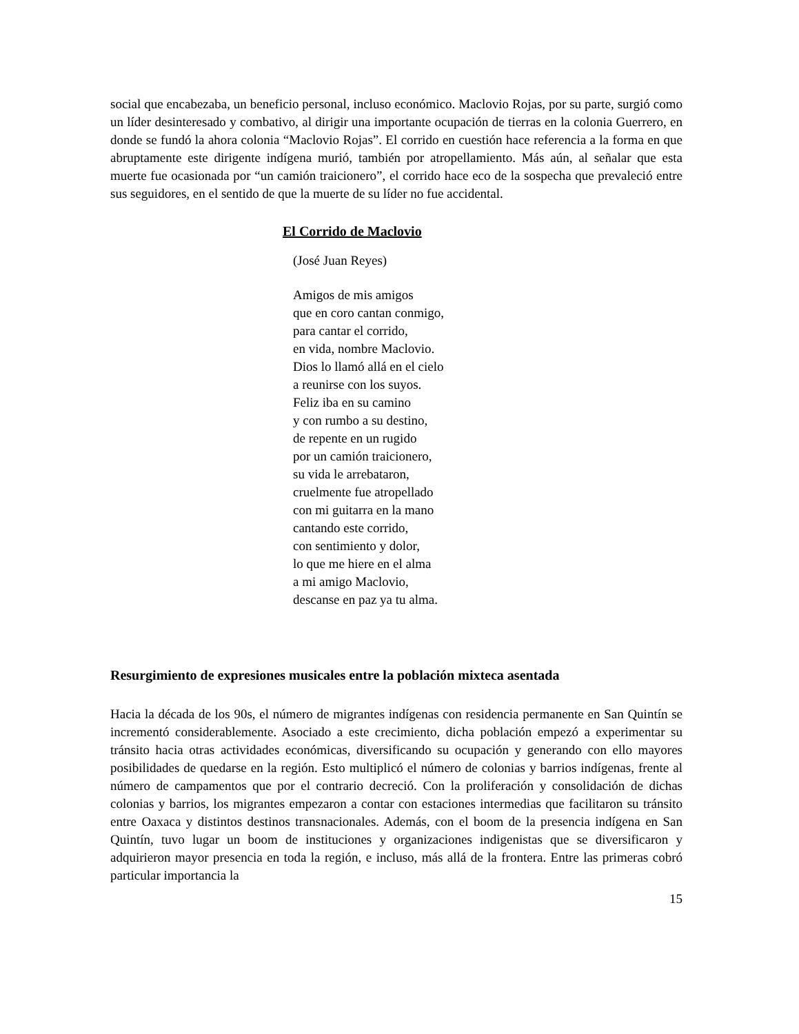social que encabezaba, un beneficio personal, incluso económico. Maclovio Rojas, por su parte, surgió como un líder desinteresado y combativo, al dirigir una importante ocupación de tierras en la colonia Guerrero, en donde se fundó la ahora colonia “Maclovio Rojas”. El corrido en cuestión hace referencia a la forma en que abruptamente este dirigente indígena murió, también por atropellamiento. Más aún, al señalar que esta muerte fue ocasionada por “un camión traicionero”, el corrido hace eco de la sospecha que prevaleció entre sus seguidores, en el sentido de que la muerte de su líder no fue accidental.
El Corrido de Maclovio
(José Juan Reyes)
Amigos de mis amigos
que en coro cantan conmigo,
para cantar el corrido,
en vida, nombre Maclovio.
Dios lo llamó allá en el cielo
a reunirse con los suyos.
Feliz iba en su camino
y con rumbo a su destino,
de repente en un rugido
por un camión traicionero,
su vida le arrebataron,
cruelmente fue atropellado
con mi guitarra en la mano
cantando este corrido,
con sentimiento y dolor,
lo que me hiere en el alma
a mi amigo Maclovio,
descanse en paz ya tu alma.
Resurgimiento de expresiones musicales entre la población mixteca asentada
Hacia la década de los 90s, el número de migrantes indígenas con residencia permanente en San Quintín se incrementó considerablemente. Asociado a este crecimiento, dicha población empezó a experimentar su tránsito hacia otras actividades económicas, diversificando su ocupación y generando con ello mayores posibilidades de quedarse en la región. Esto multiplicó el número de colonias y barrios indígenas, frente al número de campamentos que por el contrario decreció. Con la proliferación y consolidación de dichas colonias y barrios, los migrantes empezaron a contar con estaciones intermedias que facilitaron su tránsito entre Oaxaca y distintos destinos transnacionales. Además, con el boom de la presencia indígena en San Quintín, tuvo lugar un boom de instituciones y organizaciones indigenistas que se diversificaron y adquirieron mayor presencia en toda la región, e incluso, más allá de la frontera. Entre las primeras cobró particular importancia la
15